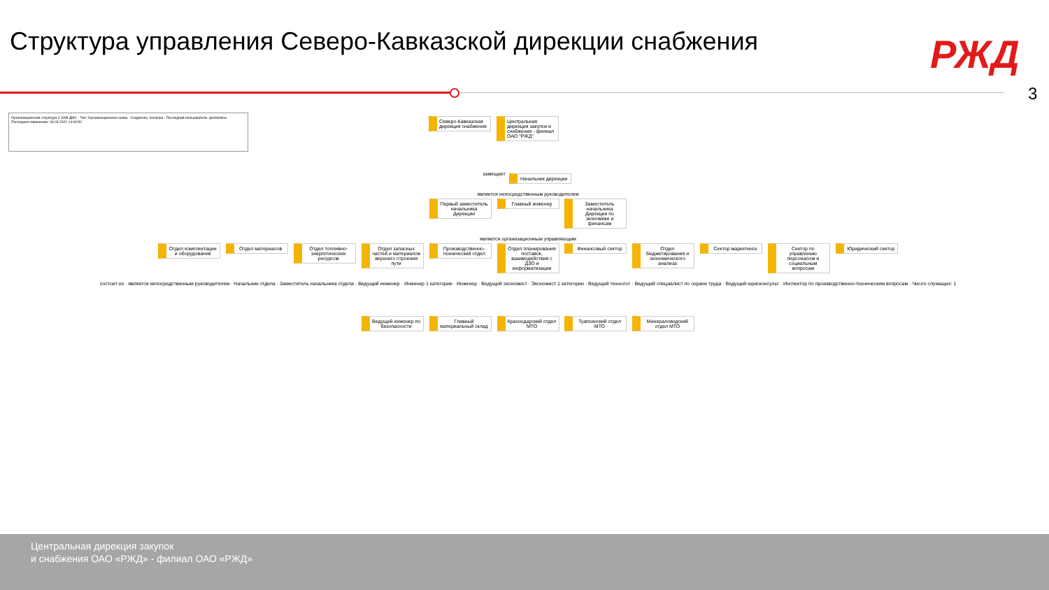Структура управления Северо-Кавказской дирекции снабжения
РЖД
3
Организационная структура С-КАВ ДМС · Тип: Организационная схема · Создатель: lsovinaia · Последний пользователь: gsubbotina · Последнее изменение: 03.03.2021 14:06:50
Северо-Кавказская дирекция снабжения Центральная дирекция закупок и снабжения - филиал ОАО "РЖД"
замещает Начальник дирекции
является непосредственным руководителем
Первый заместитель начальника Дирекции Главный инженер Заместитель начальника Дирекции по экономике и финансам
является организационным управляющим
Отдел комплектации и оборудования Отдел материалов Отдел топливно-энергетических ресурсов Отдел запасных частей и материалов верхнего строения пути Производственно-технический отдел Отдел планирования поставок, взаимодействия с ДЗО и информатизации Финансовый сектор Отдел бюджетирования и экономического анализа Сектор маркетинга Сектор по управлению персоналом и социальным вопросам Юридический сектор
состоит из · является непосредственным руководителем · Начальник отдела · Заместитель начальника отдела · Ведущий инженер · Инженер 1 категории · Инженер · Ведущий экономист · Экономист 1 категории · Ведущий технолог · Ведущий специалист по охране труда · Ведущий юрисконсульт · Инспектор по производственно-техническим вопросам · Число служащих: 1
Ведущий инженер по безопасности Главный материальный склад Краснодарский отдел МТО Туапсинский отдел МТО Минераловодский отдел МТО
Центральная дирекция закупок
и снабжения ОАО «РЖД» - филиал ОАО «РЖД»